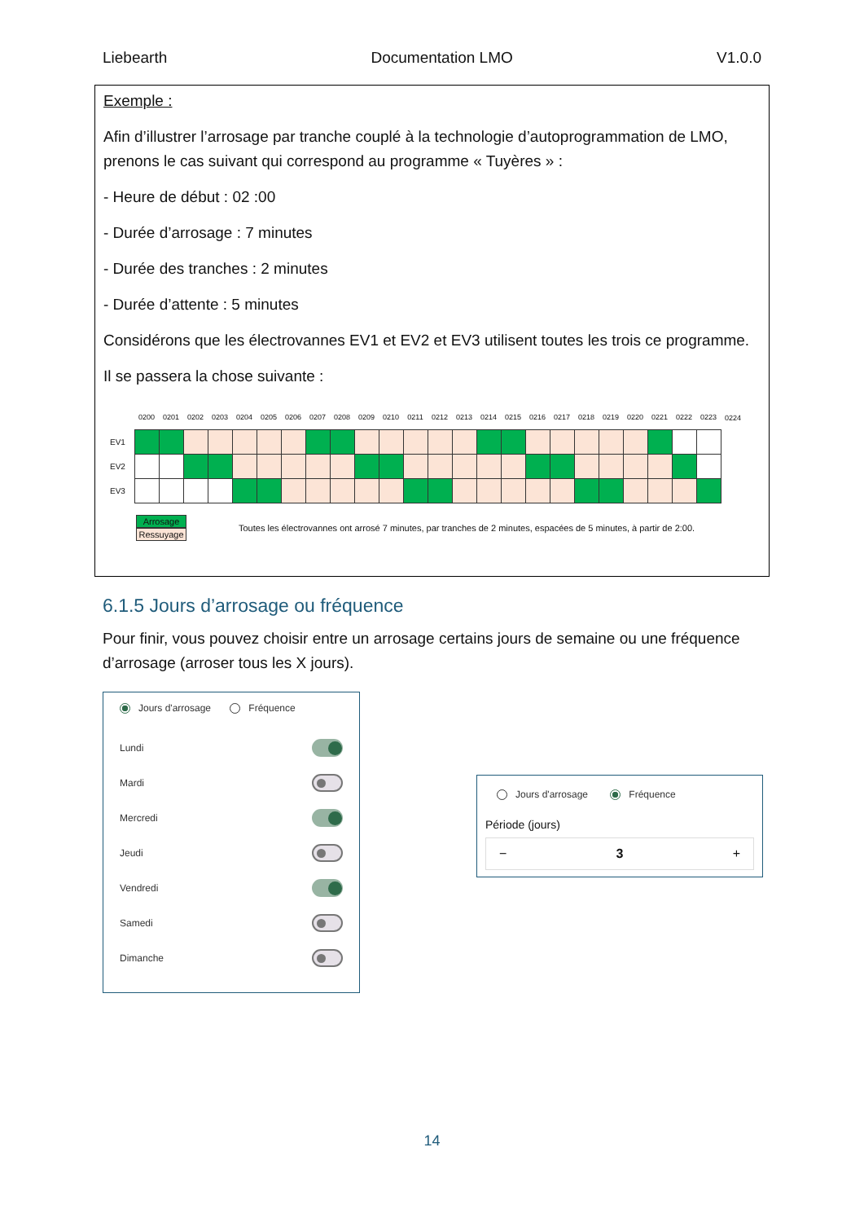Liebearth Documentation LMO V1.0.0
Exemple :
Afin d’illustrer l’arrosage par tranche couplé à la technologie d’autoprogrammation de LMO, prenons le cas suivant qui correspond au programme « Tuyères » :
- Heure de début : 02 :00
- Durée d’arrosage : 7 minutes
- Durée des tranches : 2 minutes
- Durée d’attente : 5 minutes
Considérons que les électrovannes EV1 et EV2 et EV3 utilisent toutes les trois ce programme.
Il se passera la chose suivante :
| | 0200 | 0201 | 0202 | 0203 | 0204 | 0205 | 0206 | 0207 | 0208 | 0209 | 0210 | 0211 | 0212 | 0213 | 0214 | 0215 | 0216 | 0217 | 0218 | 0219 | 0220 | 0221 | 0222 | 0223 | 0224 |
| --- | --- | --- | --- | --- | --- | --- | --- | --- | --- | --- | --- | --- | --- | --- | --- | --- | --- | --- | --- | --- | --- | --- | --- | --- | --- |
| EV1 | | | | | | | | | | | | | | | | | | | | | | | | | |
| EV2 | | | | | | | | | | | | | | | | | | | | | | | | | |
| EV3 | | | | | | | | | | | | | | | | | | | | | | | | | |
Arrosage
Ressuyage
Toutes les électrovannes ont arrosé 7 minutes, par tranches de 2 minutes, espacées de 5 minutes, à partir de 2:00.
6.1.5 Jours d’arrosage ou fréquence
Pour finir, vous pouvez choisir entre un arrosage certains jours de semaine ou une fréquence d’arrosage (arroser tous les X jours).
Jours d'arrosage Fréquence
Lundi
Mardi
Mercredi
Jeudi
Vendredi
Samedi
Dimanche
Jours d'arrosage Fréquence
Période (jours)
− 3 +
14